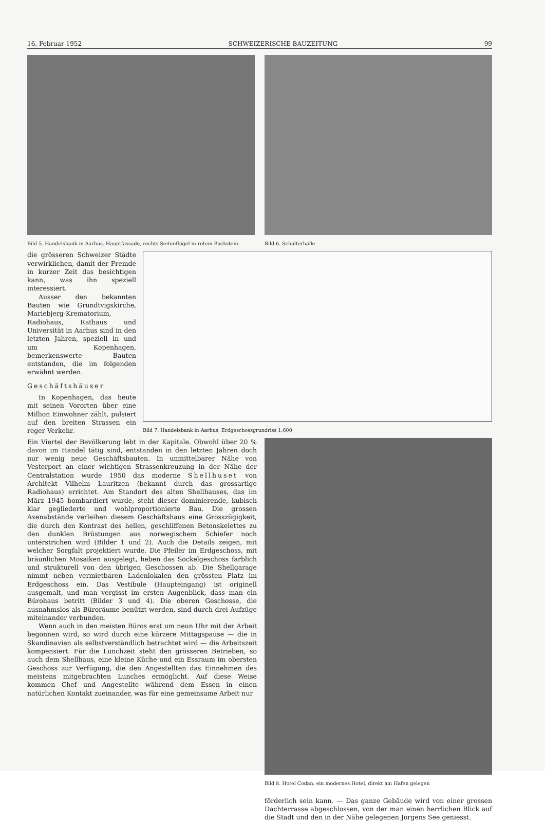16. Februar 1952 SCHWEIZERISCHE BAUZEITUNG 99
Bild 5. Handelsbank in Aarhus. Hauptfassade, rechts Seitenflügel in rotem Backstein.
Bild 6. Schalterhalle
die grösseren Schweizer Städte verwirklichen, damit der Fremde in kurzer Zeit das besichtigen kann, was ihn speziell interessiert.
Ausser den bekannten Bauten wie Grundtvigskirche, Mariebjerg-Krematorium, Radiohaus, Rathaus und Universität in Aarhus sind in den letzten Jahren, speziell in und um Kopenhagen, bemerkenswerte Bauten entstanden, die im folgenden erwähnt werden.
Geschäftshäuser
In Kopenhagen, das heute mit seinen Vororten über eine Million Einwohner zählt, pulsiert auf den breiten Strassen ein reger Verkehr.
Bild 7. Handelsbank in Aarhus, Erdgeschossgrundriss 1:600
Ein Viertel der Bevölkerung lebt in der Kapitale. Obwohl über 20 % davon im Handel tätig sind, entstanden in den letzten Jahren doch nur wenig neue Geschäftsbauten. In unmittelbarer Nähe von Vesterport an einer wichtigen Strassenkreuzung in der Nähe der Centralstation wurde 1950 das moderne Shellhuset von Architekt Vilhelm Lauritzen (bekannt durch das grossartige Radiohaus) errichtet. Am Standort des alten Shellhauses, das im März 1945 bombardiert wurde, steht dieser dominierende, kubisch klar gegliederte und wohlproportionierte Bau. Die grossen Axenabstände verleihen diesem Geschäftshaus eine Grosszügigkeit, die durch den Kontrast des hellen, geschliffenen Betonskelettes zu den dunklen Brüstungen aus norwegischem Schiefer noch unterstrichen wird (Bilder 1 und 2). Auch die Details zeigen, mit welcher Sorgfalt projektiert wurde. Die Pfeiler im Erdgeschoss, mit bräunlichen Mosaiken ausgelegt, heben das Sockelgeschoss farblich und strukturell von den übrigen Geschossen ab. Die Shellgarage nimmt neben vermietbaren Ladenlokalen den grössten Platz im Erdgeschoss ein. Das Vestibule (Haupteingang) ist originell ausgemalt, und man vergisst im ersten Augenblick, dass man ein Bürohaus betritt (Bilder 3 und 4). Die oberen Geschosse, die ausnahmslos als Büroräume benützt werden, sind durch drei Aufzüge miteinander verbunden.
Wenn auch in den meisten Büros erst um neun Uhr mit der Arbeit begonnen wird, so wird durch eine kürzere Mittagspause — die in Skandinavien als selbstverständlich betrachtet wird — die Arbeitszeit kompensiert. Für die Lunchzeit steht den grösseren Betrieben, so auch dem Shellhaus, eine kleine Küche und ein Essraum im obersten Geschoss zur Verfügung, die den Angestellten das Einnehmen des meistens mitgebrachten Lunches ermöglicht. Auf diese Weise kommen Chef und Angestellte während dem Essen in einen natürlichen Kontakt zueinander, was für eine gemeinsame Arbeit nur
Bild 8. Hotel Codan, ein modernes Hotel, direkt am Hafen gelegen
förderlich sein kann. — Das ganze Gebäude wird von einer grossen Dachterrasse abgeschlossen, von der man einen herrlichen Blick auf die Stadt und den in der Nähe gelegenen Jörgens See geniesst.